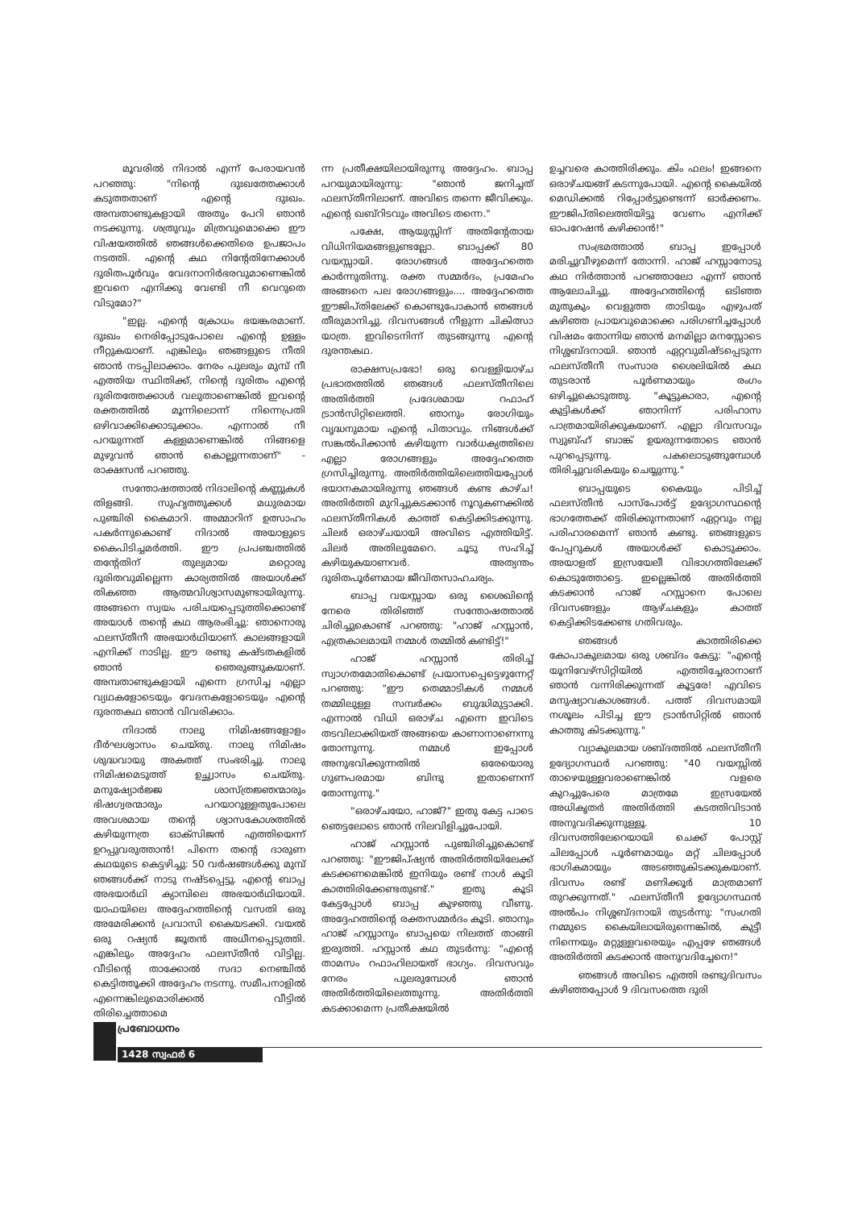മൂവരിൽ നിദാൽ എന്ന് പേരായവൻ പറഞ്ഞു: "നിന്റെ ദുഃഖത്തേക്കാൾ കടുത്തതാണ് എന്റെ ദുഃഖം. അമ്പതാണ്ടുകളായി അതും പേറി ഞാൻ നടക്കുന്നു. ശത്രുവും മിത്രവുമൊക്കെ ഈ വിഷയത്തിൽ ഞങ്ങൾക്കെതിരെ ഉപജാപം നടത്തി. എന്റെ കഥ നിന്റേതിനേക്കാൾ ദുരിതപൂർവും വേദനാനിർഭരവുമാണെങ്കിൽ ഇവനെ എനിക്കു വേണ്ടി നീ വെറുതെ വിടുമോ?"
"ഇല്ല. എന്റെ ക്രോധം ഭയങ്കരമാണ്. ദുഃഖം നെരിപ്പോടുപോലെ എന്റെ ഉള്ളം നീറ്റുകയാണ്. എങ്കിലും ഞങ്ങളുടെ നീതി ഞാൻ നടപ്പിലാക്കാം. നേരം പുലരും മുമ്പ് നീ എത്തിയ സ്ഥിതിക്ക്, നിന്റെ ദുരിതം എന്റെ ദുരിതത്തേക്കാൾ വലുതാണെങ്കിൽ ഇവന്റെ രക്തത്തിൽ മൂന്നിലൊന്ന് നിന്നെപ്രതി ഒഴിവാക്കിക്കൊടുക്കാം. എന്നാൽ നീ പറയുന്നത് കള്ളമാണെങ്കിൽ നിങ്ങളെ മുഴുവൻ ഞാൻ കൊല്ലുന്നതാണ്" - രാക്ഷസൻ പറഞ്ഞു.
സന്തോഷത്താൽ നിദാലിന്റെ കണ്ണുകൾ തിളങ്ങി. സുഹൃത്തുക്കൾ മധുരമായ പുഞ്ചിരി കൈമാറി. അമ്മാറിന് ഉത്സാഹം പകർന്നുകൊണ്ട് നിദാൽ അയാളുടെ കൈപിടിച്ചമർത്തി. ഈ പ്രപഞ്ചത്തിൽ തന്റേതിന് തുല്യമായ മറ്റൊരു ദുരിതവുമില്ലെന്ന കാര്യത്തിൽ അയാൾക്ക് തികഞ്ഞ ആത്മവിശ്വാസമുണ്ടായിരുന്നു. അങ്ങനെ സ്വയം പരിചയപ്പെടുത്തിക്കൊണ്ട് അയാൾ തന്റെ കഥ ആരംഭിച്ചു: ഞാനൊരു ഫലസ്തീനീ അഭയാർഥിയാണ്. കാലങ്ങളായി എനിക്ക് നാടില്ല. ഈ രണ്ടു കഷ്ടതകളിൽ ഞാൻ ഞെരുങ്ങുകയാണ്. അമ്പതാണ്ടുകളായി എന്നെ ഗ്രസിച്ച എല്ലാ വ്യഥകളോടെയും വേദനകളോടെയും എന്റെ ദുരന്തകഥ ഞാൻ വിവരിക്കാം.
നിദാൽ നാലു നിമിഷങ്ങളോളം ദീർഘശ്വാസം ചെയ്തു. നാലു നിമിഷം ശുദ്ധവായു അകത്ത് സംഭരിച്ചു. നാലു നിമിഷമെടുത്ത് ഉച്ഛ്വാസം ചെയ്തു. മനുഷ്യോർജ്ജ ശാസ്ത്രജ്ഞന്മാരും ഭിഷഗ്വരന്മാരും പറയാറുള്ളതുപോലെ അവശമായ തന്റെ ശ്വാസകോശത്തിൽ കഴിയുന്നത്ര ഓക്സിജൻ എത്തിയെന്ന് ഉറപ്പുവരുത്താൻ! പിന്നെ തന്റെ ദാരുണ കഥയുടെ കെട്ടഴിച്ചു: 50 വർഷങ്ങൾക്കു മുമ്പ് ഞങ്ങൾക്ക് നാടു നഷ്ടപ്പെട്ടു. എന്റെ ബാപ്പ അഭയാർഥി ക്യാമ്പിലെ അഭയാർഥിയായി. യാഫയിലെ അദ്ദേഹത്തിന്റെ വസതി ഒരു അമേരിക്കൻ പ്രവാസി കൈയടക്കി. വയൽ ഒരു റഷ്യൻ ജൂതൻ അധീനപ്പെടുത്തി. എങ്കിലും അദ്ദേഹം ഫലസ്തീൻ വിട്ടില്ല. വീടിന്റെ താക്കോൽ സദാ നെഞ്ചിൽ കെട്ടിത്തൂക്കി അദ്ദേഹം നടന്നു. സമീപനാളിൽ എന്നെങ്കിലുമൊരിക്കൽ വീട്ടിൽ തിരിച്ചെത്താമെ
ന്ന പ്രതീക്ഷയിലായിരുന്നു അദ്ദേഹം. ബാപ്പ പറയുമായിരുന്നു: "ഞാൻ ജനിച്ചത് ഫലസ്തീനിലാണ്. അവിടെ തന്നെ ജീവിക്കും. എന്റെ ഖബ്റിടവും അവിടെ തന്നെ."
പക്ഷേ, ആയുസ്സിന് അതിന്റേതായ വിധിനിയമങ്ങളുണ്ടല്ലോ. ബാപ്പക്ക് 80 വയസ്സായി. രോഗങ്ങൾ അദ്ദേഹത്തെ കാർന്നുതിന്നു. രക്ത സമ്മർദം, പ്രമേഹം അങ്ങനെ പല രോഗങ്ങളും.... അദ്ദേഹത്തെ ഈജിപ്തിലേക്ക് കൊണ്ടുപോകാൻ ഞങ്ങൾ തീരുമാനിച്ചു. ദിവസങ്ങൾ നീളുന്ന ചികിത്സാ യാത്ര. ഇവിടെനിന്ന് തുടങ്ങുന്നു എന്റെ ദുരന്തകഥ.
രാക്ഷസപ്രഭോ! ഒരു വെള്ളിയാഴ്ച പ്രഭാതത്തിൽ ഞങ്ങൾ ഫലസ്തീനിലെ അതിർത്തി പ്രദേശമായ റഫാഹ് ട്രാൻസിറ്റിലെത്തി. ഞാനും രോഗിയും വൃദ്ധനുമായ എന്റെ പിതാവും. നിങ്ങൾക്ക് സങ്കൽപിക്കാൻ കഴിയുന്ന വാർധക്യത്തിലെ എല്ലാ രോഗങ്ങളും അദ്ദേഹത്തെ ഗ്രസിച്ചിരുന്നു. അതിർത്തിയിലെത്തിയപ്പോൾ ഭയാനകമായിരുന്നു ഞങ്ങൾ കണ്ട കാഴ്ച! അതിർത്തി മുറിച്ചുകടക്കാൻ നൂറുകണക്കിൽ ഫലസ്തീനികൾ കാത്ത് കെട്ടിക്കിടക്കുന്നു. ചിലർ ഒരാഴ്ചയായി അവിടെ എത്തിയിട്ട്. ചിലർ അതിലുമേറെ. ചൂടു സഹിച്ച് കഴിയുകയാണവർ. അത്യന്തം ദുരിതപൂർണമായ ജീവിതസാഹചര്യം.
ബാപ്പ വയസ്സായ ഒരു ശൈഖിന്റെ നേരെ തിരിഞ്ഞ് സന്തോഷത്താൽ ചിരിച്ചുകൊണ്ട് പറഞ്ഞു: "ഹാജ് ഹസ്സാൻ, എത്രകാലമായി നമ്മൾ തമ്മിൽ കണ്ടിട്ട്!"
ഹാജ് ഹസ്സാൻ തിരിച്ച് സ്വാഗതമോതികൊണ്ട് പ്രയാസപ്പെട്ടെഴുന്നേറ്റ് പറഞ്ഞു: "ഈ തെമ്മാടികൾ നമ്മൾ തമ്മിലുള്ള സമ്പർക്കം ബുദ്ധിമുട്ടാക്കി. എന്നാൽ വിധി ഒരാഴ്ച എന്നെ ഇവിടെ തടവിലാക്കിയത് അങ്ങയെ കാണാനാണെന്നു തോന്നുന്നു. നമ്മൾ ഇപ്പോൾ അനുഭവിക്കുന്നതിൽ ഒരേയൊരു ഗുണപരമായ ബിന്ദു ഇതാണെന്ന് തോന്നുന്നു."
"ഒരാഴ്ചയോ, ഹാജ്?" ഇതു കേട്ട പാടെ ഞെട്ടലോടെ ഞാൻ നിലവിളിച്ചുപോയി.
ഹാജ് ഹസ്സാൻ പുഞ്ചിരിച്ചുകൊണ്ട് പറഞ്ഞു: "ഈജിപ്ഷ്യൻ അതിർത്തിയിലേക്ക് കടക്കണമെങ്കിൽ ഇനിയും രണ്ട് നാൾ കൂടി കാത്തിരിക്കേണ്ടതുണ്ട്." ഇതു കൂടി കേട്ടപ്പോൾ ബാപ്പ കുഴഞ്ഞു വീണു. അദ്ദേഹത്തിന്റെ രക്തസമ്മർദം കൂടി. ഞാനും ഹാജ് ഹസ്സാനും ബാപ്പയെ നിലത്ത് താങ്ങി ഇരുത്തി. ഹസ്സാൻ കഥ തുടർന്നു: "എന്റെ താമസം റഫാഹിലായത് ഭാഗ്യം. ദിവസവും നേരം പുലരുമ്പോൾ ഞാൻ അതിർത്തിയിലെത്തുന്നു. അതിർത്തി കടക്കാമെന്ന പ്രതീക്ഷയിൽ
ഉച്ചവരെ കാത്തിരിക്കും. കിം ഫലം! ഇങ്ങനെ ഒരാഴ്ചയങ്ങ് കടന്നുപോയി. എന്റെ കൈയിൽ മെഡിക്കൽ റിപ്പോർട്ടുണ്ടെന്ന് ഓർക്കണം. ഈജിപ്തിലെത്തിയിട്ടു വേണം എനിക്ക് ഓപറേഷൻ കഴിക്കാൻ!"
സംഭ്രമത്താൽ ബാപ്പ ഇപ്പോൾ മരിച്ചുവീഴുമെന്ന് തോന്നി. ഹാജ് ഹസ്സാനോടു കഥ നിർത്താൻ പറഞ്ഞാലോ എന്ന് ഞാൻ ആലോചിച്ചു. അദ്ദേഹത്തിന്റെ ഒടിഞ്ഞ മുതുകും വെളുത്ത താടിയും എഴുപത് കഴിഞ്ഞ പ്രായവുമൊക്കെ പരിഗണിച്ചപ്പോൾ വിഷമം തോന്നിയ ഞാൻ മനമില്ലാ മനസ്സോടെ നിശ്ശബ്ദനായി. ഞാൻ ഏറ്റവുമിഷ്ടപ്പെടുന്ന ഫലസ്തീനീ സംസാര ശൈലിയിൽ കഥ തുടരാൻ പൂർണമായും രംഗം ഒഴിച്ചുകൊടുത്തു. "കൂട്ടുകാരാ, എന്റെ കുട്ടികൾക്ക് ഞാനിന്ന് പരിഹാസ പാത്രമായിരിക്കുകയാണ്. എല്ലാ ദിവസവും സ്വുബ്ഹ് ബാങ്ക് ഉയരുന്നതോടെ ഞാൻ പുറപ്പെടുന്നു. പകലൊടുങ്ങുമ്പോൾ തിരിച്ചുവരികയും ചെയ്യുന്നു."
ബാപ്പയുടെ കൈയും പിടിച്ച് ഫലസ്തീൻ പാസ്പോർട്ട് ഉദ്യോഗസ്ഥന്റെ ഭാഗത്തേക്ക് തിരിക്കുന്നതാണ് ഏറ്റവും നല്ല പരിഹാരമെന്ന് ഞാൻ കണ്ടു. ഞങ്ങളുടെ പേപ്പറുകൾ അയാൾക്ക് കൊടുക്കാം. അയാളത് ഇസ്രയേലീ വിഭാഗത്തിലേക്ക് കൊടുത്തോട്ടെ. ഇല്ലെങ്കിൽ അതിർത്തി കടക്കാൻ ഹാജ് ഹസ്സാനെ പോലെ ദിവസങ്ങളും ആഴ്ചകളും കാത്ത് കെട്ടിക്കിടക്കേണ്ട ഗതിവരും.
ഞങ്ങൾ കാത്തിരിക്കെ കോപാകുലമായ ഒരു ശബ്ദം കേട്ടു: "എന്റെ യൂനിവേഴ്സിറ്റിയിൽ എത്തിച്ചേരാനാണ് ഞാൻ വന്നിരിക്കുന്നത് കൂട്ടരേ! എവിടെ മനുഷ്യാവകാശങ്ങൾ. പത്ത് ദിവസമായി നശൂലം പിടിച്ച ഈ ട്രാൻസിറ്റിൽ ഞാൻ കാത്തു കിടക്കുന്നു."
വ്യാകുലമായ ശബ്ദത്തിൽ ഫലസ്തീനീ ഉദ്യോഗസ്ഥർ പറഞ്ഞു: "40 വയസ്സിൽ താഴെയുള്ളവരാണെങ്കിൽ വളരെ കുറച്ചുപേരെ മാത്രമേ ഇസ്രയേൽ അധികൃതർ അതിർത്തി കടത്തിവിടാൻ അനുവദിക്കുന്നുള്ളൂ. 10 ദിവസത്തിലേറെയായി ചെക്ക് പോസ്റ്റ് ചിലപ്പോൾ പൂർണമായും മറ്റ് ചിലപ്പോൾ ഭാഗികമായും അടഞ്ഞുകിടക്കുകയാണ്. ദിവസം രണ്ട് മണിക്കൂർ മാത്രമാണ് തുറക്കുന്നത്." ഫലസ്തീനീ ഉദ്യോഗസ്ഥൻ അൽപം നിശ്ശബ്ദനായി തുടർന്നു: "സംഗതി നമ്മുടെ കൈയിലായിരുന്നെങ്കിൽ, കുട്ടീ നിന്നെയും മറ്റുള്ളവരെയും എപ്പഴേ ഞങ്ങൾ അതിർത്തി കടക്കാൻ അനുവദിച്ചേനെ!"
ഞങ്ങൾ അവിടെ എത്തി രണ്ടുദിവസം കഴിഞ്ഞപ്പോൾ 9 ദിവസത്തെ ദുരി
പ്രബോധനം
1428 സ്വഫർ 6